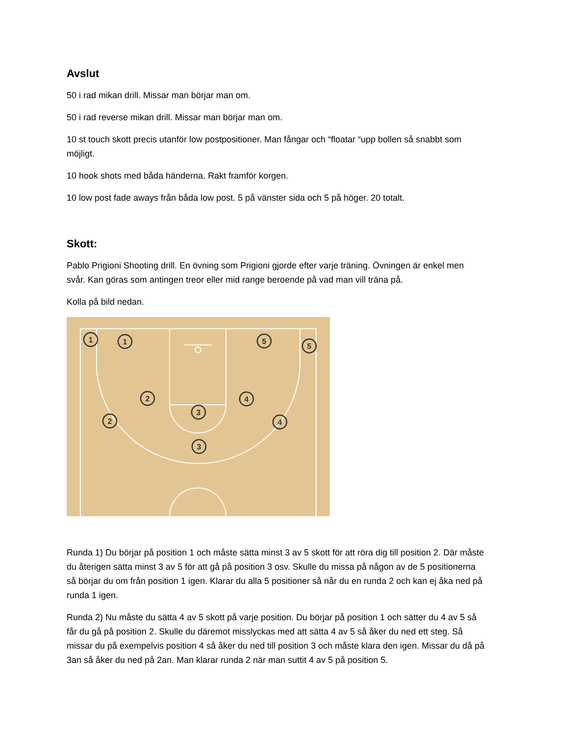Avslut
50 i rad mikan drill. Missar man börjar man om.
50 i rad reverse mikan drill. Missar man börjar man om.
10 st touch skott precis utanför low postpositioner. Man fångar och “floatar “upp bollen så snabbt som möjligt.
10 hook shots med båda händerna. Rakt framför korgen.
10 low post fade aways från båda low post. 5 på vänster sida och 5 på höger. 20 totalt.
Skott:
Pablo Prigioni Shooting drill. En övning som Prigioni gjorde efter varje träning. Övningen är enkel men svår. Kan göras som antingen treor eller mid range beroende på vad man vill träna på.
Kolla på bild nedan.
1
1
5
5
2
2
3
3
4
4
Runda 1) Du börjar på position 1 och måste sätta minst 3 av 5 skott för att röra dig till position 2. Där måste du återigen sätta minst 3 av 5 för att gå på position 3 osv. Skulle du missa på någon av de 5 positionerna så börjar du om från position 1 igen. Klarar du alla 5 positioner så når du en runda 2 och kan ej åka ned på runda 1 igen.
Runda 2) Nu måste du sätta 4 av 5 skott på varje position. Du börjar på position 1 och sätter du 4 av 5 så får du gå på position 2. Skulle du däremot misslyckas med att sätta 4 av 5 så åker du ned ett steg. Så missar du på exempelvis position 4 så åker du ned till position 3 och måste klara den igen. Missar du då på 3an så åker du ned på 2an. Man klarar runda 2 när man suttit 4 av 5 på position 5.